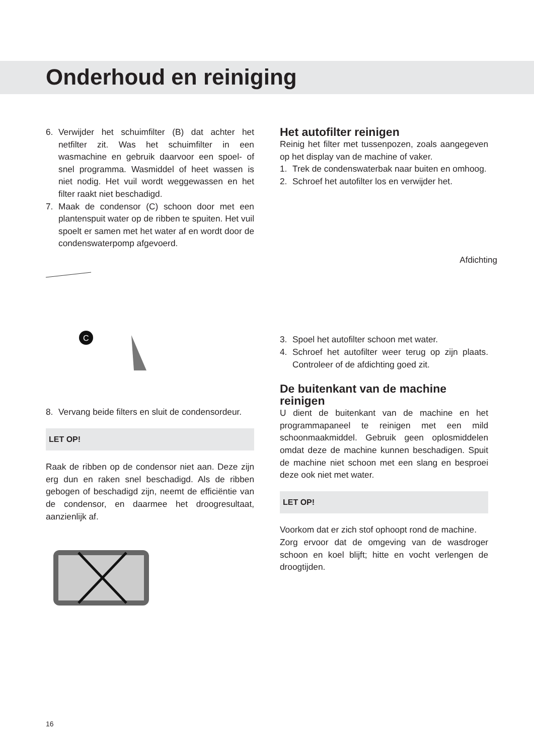Onderhoud en reiniging
6. Verwijder het schuimfilter (B) dat achter het netfilter zit. Was het schuimfilter in een wasmachine en gebruik daarvoor een spoel- of snel programma. Wasmiddel of heet wassen is niet nodig. Het vuil wordt weggewassen en het filter raakt niet beschadigd.
7. Maak de condensor (C) schoon door met een plantenspuit water op de ribben te spuiten. Het vuil spoelt er samen met het water af en wordt door de condenswaterpomp afgevoerd.
C
8. Vervang beide filters en sluit de condensordeur.
LET OP!
Raak de ribben op de condensor niet aan. Deze zijn erg dun en raken snel beschadigd. Als de ribben gebogen of beschadigd zijn, neemt de efficiëntie van de condensor, en daarmee het droogresultaat, aanzienlijk af.
Het autofilter reinigen
Reinig het filter met tussenpozen, zoals aangegeven op het display van de machine of vaker.
1. Trek de condenswaterbak naar buiten en omhoog.
2. Schroef het autofilter los en verwijder het.
Afdichting
3. Spoel het autofilter schoon met water.
4. Schroef het autofilter weer terug op zijn plaats. Controleer of de afdichting goed zit.
De buitenkant van de machine reinigen
U dient de buitenkant van de machine en het programmapaneel te reinigen met een mild schoonmaakmiddel. Gebruik geen oplosmiddelen omdat deze de machine kunnen beschadigen. Spuit de machine niet schoon met een slang en besproei deze ook niet met water.
LET OP!
Voorkom dat er zich stof ophoopt rond de machine.
Zorg ervoor dat de omgeving van de wasdroger schoon en koel blijft; hitte en vocht verlengen de droogtijden.
16